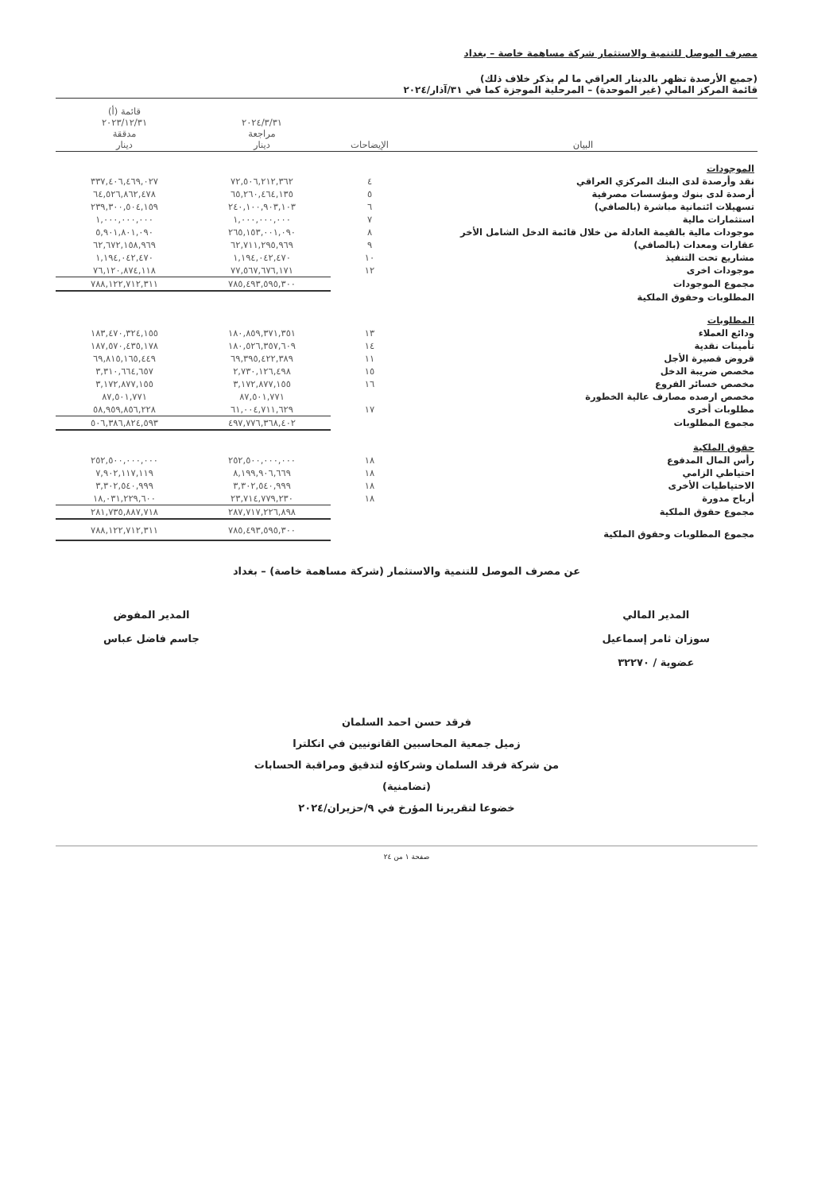مصرف الموصل للتنمية والاستثمار شركة مساهمة خاصة – بغداد
(جميع الأرصدة تظهر بالدينار العراقي ما لم يذكر خلاف ذلك)
قائمة المركز المالي (غير الموحدة) – المرحلية الموجزة كما في ٣١/آذار/٢٠٢٤
| البيان | الإيضاحات | ٢٠٢٤/٣/٣١ مراجعة دينار | قائمة (أ) ٢٠٢٣/١٢/٣١ مدققة دينار |
| --- | --- | --- | --- |
| الموجودات | | | |
| نقد وأرصدة لدى البنك المركزي العراقي | ٤ | ٧٢,٥٠٦,٢١٢,٣٦٢ | ٣٣٧,٤٠٦,٤٦٩,٠٢٧ |
| أرصدة لدى بنوك ومؤسسات مصرفية | ٥ | ٦٥,٢٦٠,٤٦٤,١٣٥ | ٦٤,٥٢٦,٨٦٢,٤٧٨ |
| تسهيلات ائتمانية مباشرة (بالصافي) | ٦ | ٢٤٠,١٠٠,٩٠٣,١٠٣ | ٢٣٩,٣٠٠,٥٠٤,١٥٩ |
| استثمارات مالية | ٧ | ١,٠٠٠,٠٠٠,٠٠٠ | ١,٠٠٠,٠٠٠,٠٠٠ |
| موجودات مالية بالقيمة العادلة من خلال قائمة الدخل الشامل الأخر | ٨ | ٢٦٥,١٥٣,٠٠١,٠٩٠ | ٥,٩٠١,٨٠١,٠٩٠ |
| عقارات ومعدات (بالصافي) | ٩ | ٦٢,٧١١,٢٩٥,٩٦٩ | ٦٢,٦٧٢,١٥٨,٩٦٩ |
| مشاريع تحت التنفيذ | ١٠ | ١,١٩٤,٠٤٢,٤٧٠ | ١,١٩٤,٠٤٢,٤٧٠ |
| موجودات اخرى | ١٢ | ٧٧,٥٦٧,٦٧٦,١٧١ | ٧٦,١٢٠,٨٧٤,١١٨ |
| مجموع الموجودات | | ٧٨٥,٤٩٣,٥٩٥,٣٠٠ | ٧٨٨,١٢٢,٧١٢,٣١١ |
| المطلوبات وحقوق الملكية | | | |
| المطلوبات | | | |
| ودائع العملاء | ١٣ | ١٨٠,٨٥٩,٣٧١,٣٥١ | ١٨٣,٤٧٠,٣٢٤,١٥٥ |
| تأمينات نقدية | ١٤ | ١٨٠,٥٢٦,٣٥٧,٦٠٩ | ١٨٧,٥٧٠,٤٣٥,١٧٨ |
| قروض قصيرة الأجل | ١١ | ٦٩,٣٩٥,٤٢٢,٣٨٩ | ٦٩,٨١٥,١٦٥,٤٤٩ |
| مخصص ضريبة الدخل | ١٥ | ٢,٧٣٠,١٢٦,٤٩٨ | ٣,٣١٠,٦٦٤,٦٥٧ |
| مخصص خسائر الفروع | ١٦ | ٣,١٧٢,٨٧٧,١٥٥ | ٣,١٧٢,٨٧٧,١٥٥ |
| مخصص ارصده مصارف عالية الخطورة | | ٨٧,٥٠١,٧٧١ | ٨٧,٥٠١,٧٧١ |
| مطلوبات أخرى | ١٧ | ٦١,٠٠٤,٧١١,٦٢٩ | ٥٨,٩٥٩,٨٥٦,٢٢٨ |
| مجموع المطلوبات | | ٤٩٧,٧٧٦,٣٦٨,٤٠٢ | ٥٠٦,٣٨٦,٨٢٤,٥٩٣ |
| حقوق الملكية | | | |
| رأس المال المدفوع | ١٨ | ٢٥٢,٥٠٠,٠٠٠,٠٠٠ | ٢٥٢,٥٠٠,٠٠٠,٠٠٠ |
| احتياطي الزامي | ١٨ | ٨,١٩٩,٩٠٦,٦٦٩ | ٧,٩٠٢,١١٧,١١٩ |
| الاحتياطيات الأخرى | ١٨ | ٣,٣٠٢,٥٤٠,٩٩٩ | ٣,٣٠٢,٥٤٠,٩٩٩ |
| أرباح مدورة | ١٨ | ٢٣,٧١٤,٧٧٩,٢٣٠ | ١٨,٠٣١,٢٢٩,٦٠٠ |
| مجموع حقوق الملكية | | ٢٨٧,٧١٧,٢٢٦,٨٩٨ | ٢٨١,٧٣٥,٨٨٧,٧١٨ |
| مجموع المطلوبات وحقوق الملكية | | ٧٨٥,٤٩٣,٥٩٥,٣٠٠ | ٧٨٨,١٢٢,٧١٢,٣١١ |
عن مصرف الموصل للتنمية والاستثمار (شركة مساهمة خاصة) – بغداد
المدير المالي
سوزان ثامر إسماعيل
عضوية / ٣٢٢٧٠
المدير المفوض
جاسم فاضل عباس
فرقد حسن احمد السلمان
زميل جمعية المحاسبين القانونيين في انكلترا
من شركة فرقد السلمان وشركاؤه لتدقيق ومراقبة الحسابات
(تضامنية)
خضوعا لتقريرنا المؤرخ في ٩/حزيران/٢٠٢٤
صفحة ١ من ٢٤